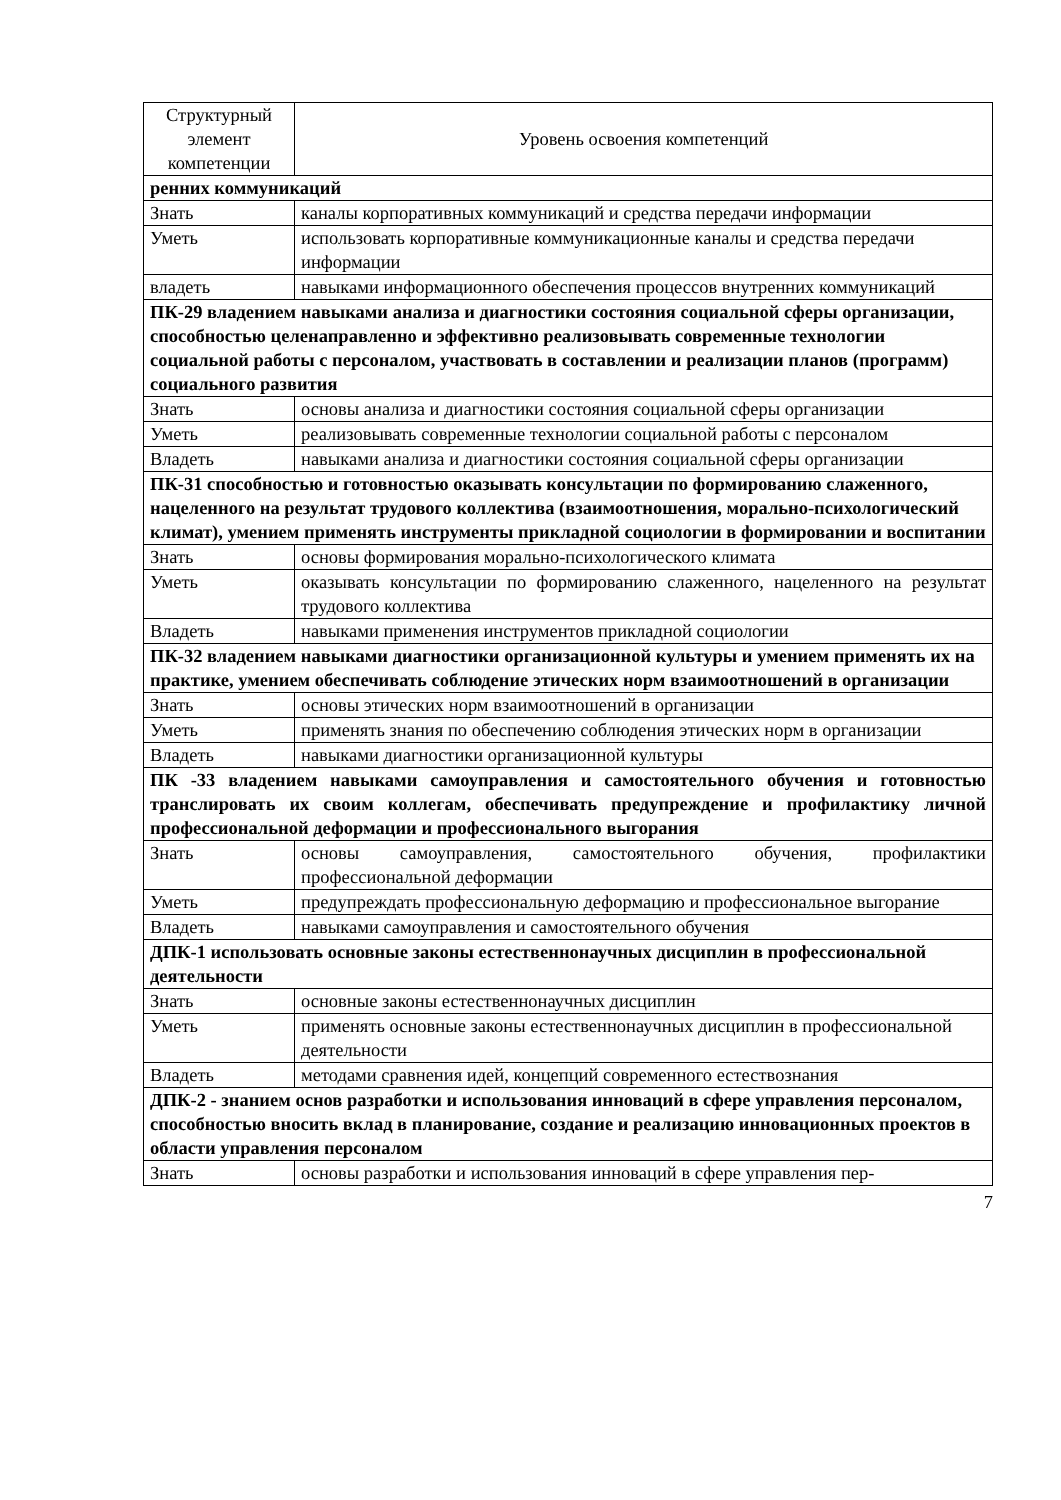| Структурный элемент компетенции | Уровень освоения компетенций |
| --- | --- |
| ренних коммуникаций | |
| Знать | каналы корпоративных коммуникаций и средства передачи информации |
| Уметь | использовать корпоративные коммуникационные каналы и средства передачи информации |
| владеть | навыками информационного обеспечения процессов внутренних коммуникаций |
| ПК-29 владением навыками анализа и диагностики состояния социальной сферы организации, способностью целенаправленно и эффективно реализовывать современные технологии социальной работы с персоналом, участвовать в составлении и реализации планов (программ) социального развития | |
| Знать | основы анализа и диагностики состояния социальной сферы организации |
| Уметь | реализовывать современные технологии социальной работы с персоналом |
| Владеть | навыками анализа и диагностики состояния социальной сферы организации |
| ПК-31 способностью и готовностью оказывать консультации по формированию слаженного, нацеленного на результат трудового коллектива (взаимоотношения, морально-психологический климат), умением применять инструменты прикладной социологии в формировании и воспитании | |
| Знать | основы формирования морально-психологического климата |
| Уметь | оказывать консультации по формированию слаженного, нацеленного на результат трудового коллектива |
| Владеть | навыками применения инструментов прикладной социологии |
| ПК-32 владением навыками диагностики организационной культуры и умением применять их на практике, умением обеспечивать соблюдение этических норм взаимоотношений в организации | |
| Знать | основы этических норм взаимоотношений в организации |
| Уметь | применять знания по обеспечению соблюдения этических норм в организации |
| Владеть | навыками диагностики организационной культуры |
| ПК -33 владением навыками самоуправления и самостоятельного обучения и готовностью транслировать их своим коллегам, обеспечивать предупреждение и профилактику личной профессиональной деформации и профессионального выгорания | |
| Знать | основы самоуправления, самостоятельного обучения, профилактики профессиональной деформации |
| Уметь | предупреждать профессиональную деформацию и профессиональное выгорание |
| Владеть | навыками самоуправления и самостоятельного обучения |
| ДПК-1 использовать основные законы естественнонаучных дисциплин в профессиональной деятельности | |
| Знать | основные законы естественнонаучных дисциплин |
| Уметь | применять основные законы естественнонаучных дисциплин в профессиональной деятельности |
| Владеть | методами сравнения идей, концепций современного естествознания |
| ДПК-2 - знанием основ разработки и использования инноваций в сфере управления персоналом, способностью вносить вклад в планирование, создание и реализацию инновационных проектов в области управления персоналом | |
| Знать | основы разработки и использования инноваций в сфере управления пер- |
7